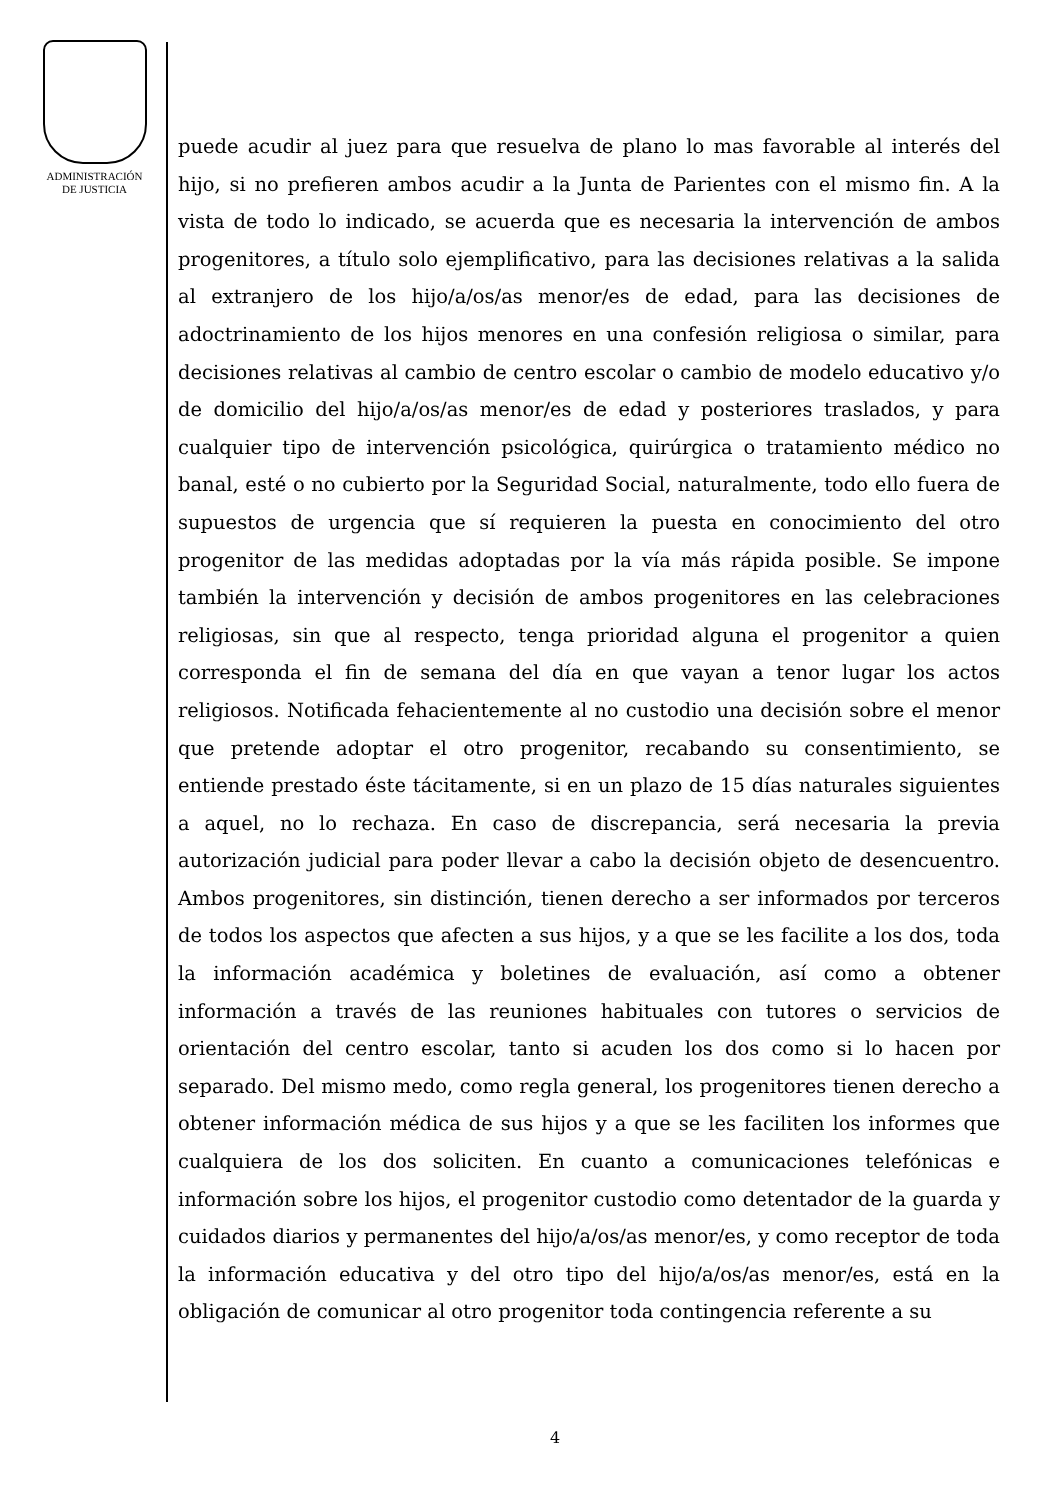ADMINISTRACIÓN
DE JUSTICIA
puede acudir al juez para que resuelva de plano lo mas favorable al interés del hijo, si no prefieren ambos acudir a la Junta de Parientes con el mismo fin. A la vista de todo lo indicado, se acuerda que es necesaria la intervención de ambos progenitores, a título solo ejemplificativo, para las decisiones relativas a la salida al extranjero de los hijo/a/os/as menor/es de edad, para las decisiones de adoctrinamiento de los hijos menores en una confesión religiosa o similar, para decisiones relativas al cambio de centro escolar o cambio de modelo educativo y/o de domicilio del hijo/a/os/as menor/es de edad y posteriores traslados, y para cualquier tipo de intervención psicológica, quirúrgica o tratamiento médico no banal, esté o no cubierto por la Seguridad Social, naturalmente, todo ello fuera de supuestos de urgencia que sí requieren la puesta en conocimiento del otro progenitor de las medidas adoptadas por la vía más rápida posible. Se impone también la intervención y decisión de ambos progenitores en las celebraciones religiosas, sin que al respecto, tenga prioridad alguna el progenitor a quien corresponda el fin de semana del día en que vayan a tenor lugar los actos religiosos. Notificada fehacientemente al no custodio una decisión sobre el menor que pretende adoptar el otro progenitor, recabando su consentimiento, se entiende prestado éste tácitamente, si en un plazo de 15 días naturales siguientes a aquel, no lo rechaza. En caso de discrepancia, será necesaria la previa autorización judicial para poder llevar a cabo la decisión objeto de desencuentro. Ambos progenitores, sin distinción, tienen derecho a ser informados por terceros de todos los aspectos que afecten a sus hijos, y a que se les facilite a los dos, toda la información académica y boletines de evaluación, así como a obtener información a través de las reuniones habituales con tutores o servicios de orientación del centro escolar, tanto si acuden los dos como si lo hacen por separado. Del mismo medo, como regla general, los progenitores tienen derecho a obtener información médica de sus hijos y a que se les faciliten los informes que cualquiera de los dos soliciten. En cuanto a comunicaciones telefónicas e información sobre los hijos, el progenitor custodio como detentador de la guarda y cuidados diarios y permanentes del hijo/a/os/as menor/es, y como receptor de toda la información educativa y del otro tipo del hijo/a/os/as menor/es, está en la obligación de comunicar al otro progenitor toda contingencia referente a su
4